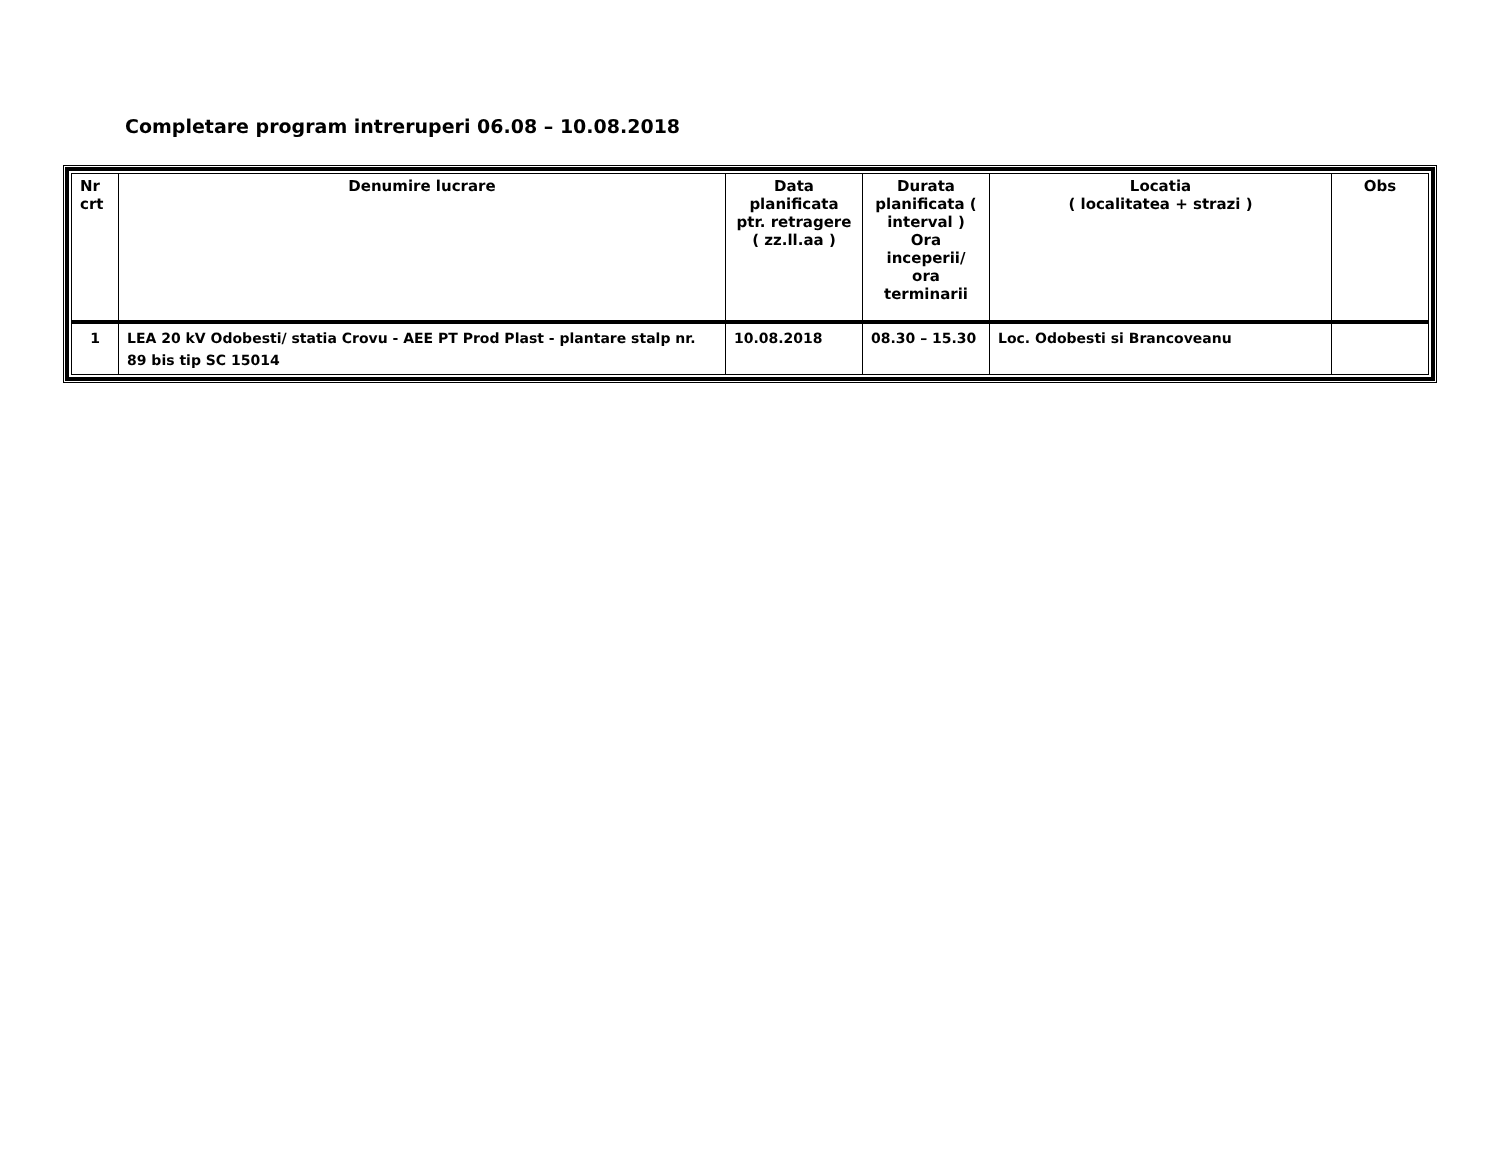Completare program intreruperi 06.08 – 10.08.2018
| Nr crt | Denumire lucrare | Data planificata ptr. retragere ( zz.ll.aa ) | Durata planificata ( interval ) Ora inceperii/ ora terminarii | Locatia ( localitatea + strazi ) | Obs |
| --- | --- | --- | --- | --- | --- |
| 1 | LEA 20 kV Odobesti/ statia Crovu - AEE PT Prod Plast - plantare stalp nr. 89 bis tip SC 15014 | 10.08.2018 | 08.30 – 15.30 | Loc. Odobesti si Brancoveanu | |